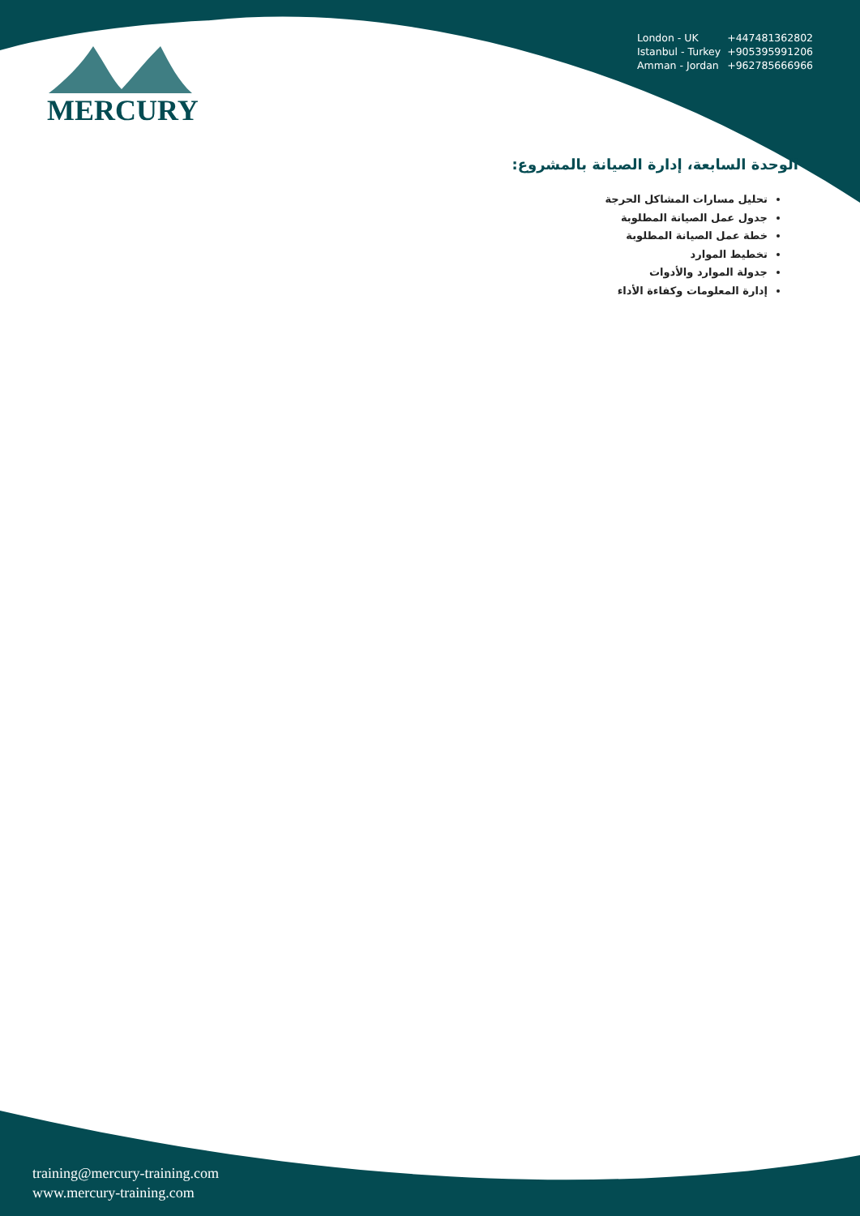MERCURY
| London - UK | +447481362802 |
| Istanbul - Turkey | +905395991206 |
| Amman - Jordan | +962785666966 |
الوحدة السابعة، إدارة الصيانة بالمشروع:
تحليل مسارات المشاكل الحرجة
جدول عمل الصيانة المطلوبة
خطة عمل الصيانة المطلوبة
تخطيط الموارد
جدولة الموارد والأدوات
إدارة المعلومات وكفاءة الأداء
training@mercury-training.com
www.mercury-training.com